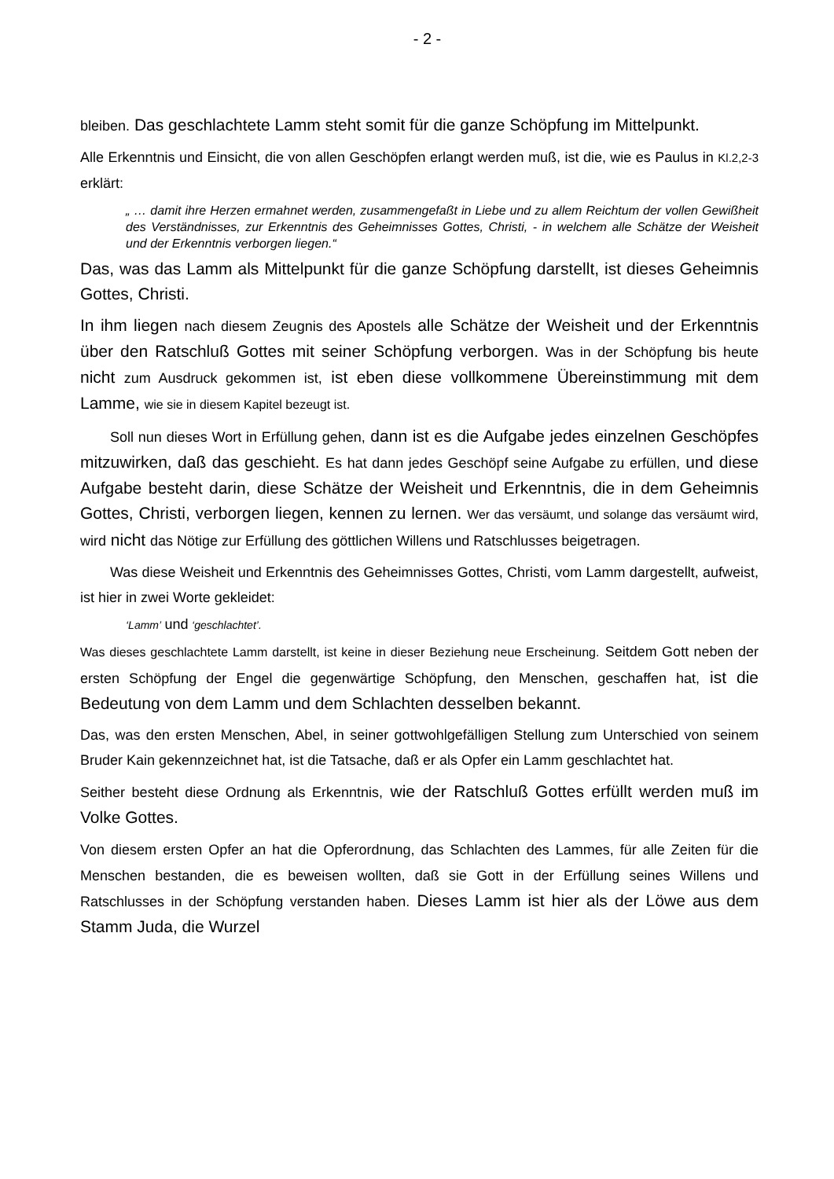- 2 -
bleiben. Das geschlachtete Lamm steht somit für die ganze Schöpfung im Mittelpunkt.
Alle Erkenntnis und Einsicht, die von allen Geschöpfen erlangt werden muß, ist die, wie es Paulus in Kl.2,2-3 erklärt:
„ … damit ihre Herzen ermahnet werden, zusammengefaßt in Liebe und zu allem Reichtum der vollen Gewißheit des Verständnisses, zur Erkenntnis des Geheimnisses Gottes, Christi, - in welchem alle Schätze der Weisheit und der Erkenntnis verborgen liegen.“
Das, was das Lamm als Mittelpunkt für die ganze Schöpfung darstellt, ist dieses Geheimnis Gottes, Christi.
In ihm liegen nach diesem Zeugnis des Apostels alle Schätze der Weisheit und der Erkenntnis über den Ratschluß Gottes mit seiner Schöpfung verborgen. Was in der Schöpfung bis heute nicht zum Ausdruck gekommen ist, ist eben diese vollkommene Übereinstimmung mit dem Lamme, wie sie in diesem Kapitel bezeugt ist.
Soll nun dieses Wort in Erfüllung gehen, dann ist es die Aufgabe jedes einzelnen Geschöpfes mitzuwirken, daß das geschieht. Es hat dann jedes Geschöpf seine Aufgabe zu erfüllen, und diese Aufgabe besteht darin, diese Schätze der Weisheit und Erkenntnis, die in dem Geheimnis Gottes, Christi, verborgen liegen, kennen zu lernen. Wer das versäumt, und solange das versäumt wird, wird nicht das Nötige zur Erfüllung des göttlichen Willens und Ratschlusses beigetragen.
Was diese Weisheit und Erkenntnis des Geheimnisses Gottes, Christi, vom Lamm dargestellt, aufweist, ist hier in zwei Worte gekleidet:
‘Lamm’ und ‘geschlachtet’.
Was dieses geschlachtete Lamm darstellt, ist keine in dieser Beziehung neue Erscheinung. Seitdem Gott neben der ersten Schöpfung der Engel die gegenwärtige Schöpfung, den Menschen, geschaffen hat, ist die Bedeutung von dem Lamm und dem Schlachten desselben bekannt.
Das, was den ersten Menschen, Abel, in seiner gottwohlgefälligen Stellung zum Unterschied von seinem Bruder Kain gekennzeichnet hat, ist die Tatsache, daß er als Opfer ein Lamm geschlachtet hat.
Seither besteht diese Ordnung als Erkenntnis, wie der Ratschluß Gottes erfüllt werden muß im Volke Gottes.
Von diesem ersten Opfer an hat die Opferordnung, das Schlachten des Lammes, für alle Zeiten für die Menschen bestanden, die es beweisen wollten, daß sie Gott in der Erfüllung seines Willens und Ratschlusses in der Schöpfung verstanden haben. Dieses Lamm ist hier als der Löwe aus dem Stamm Juda, die Wurzel